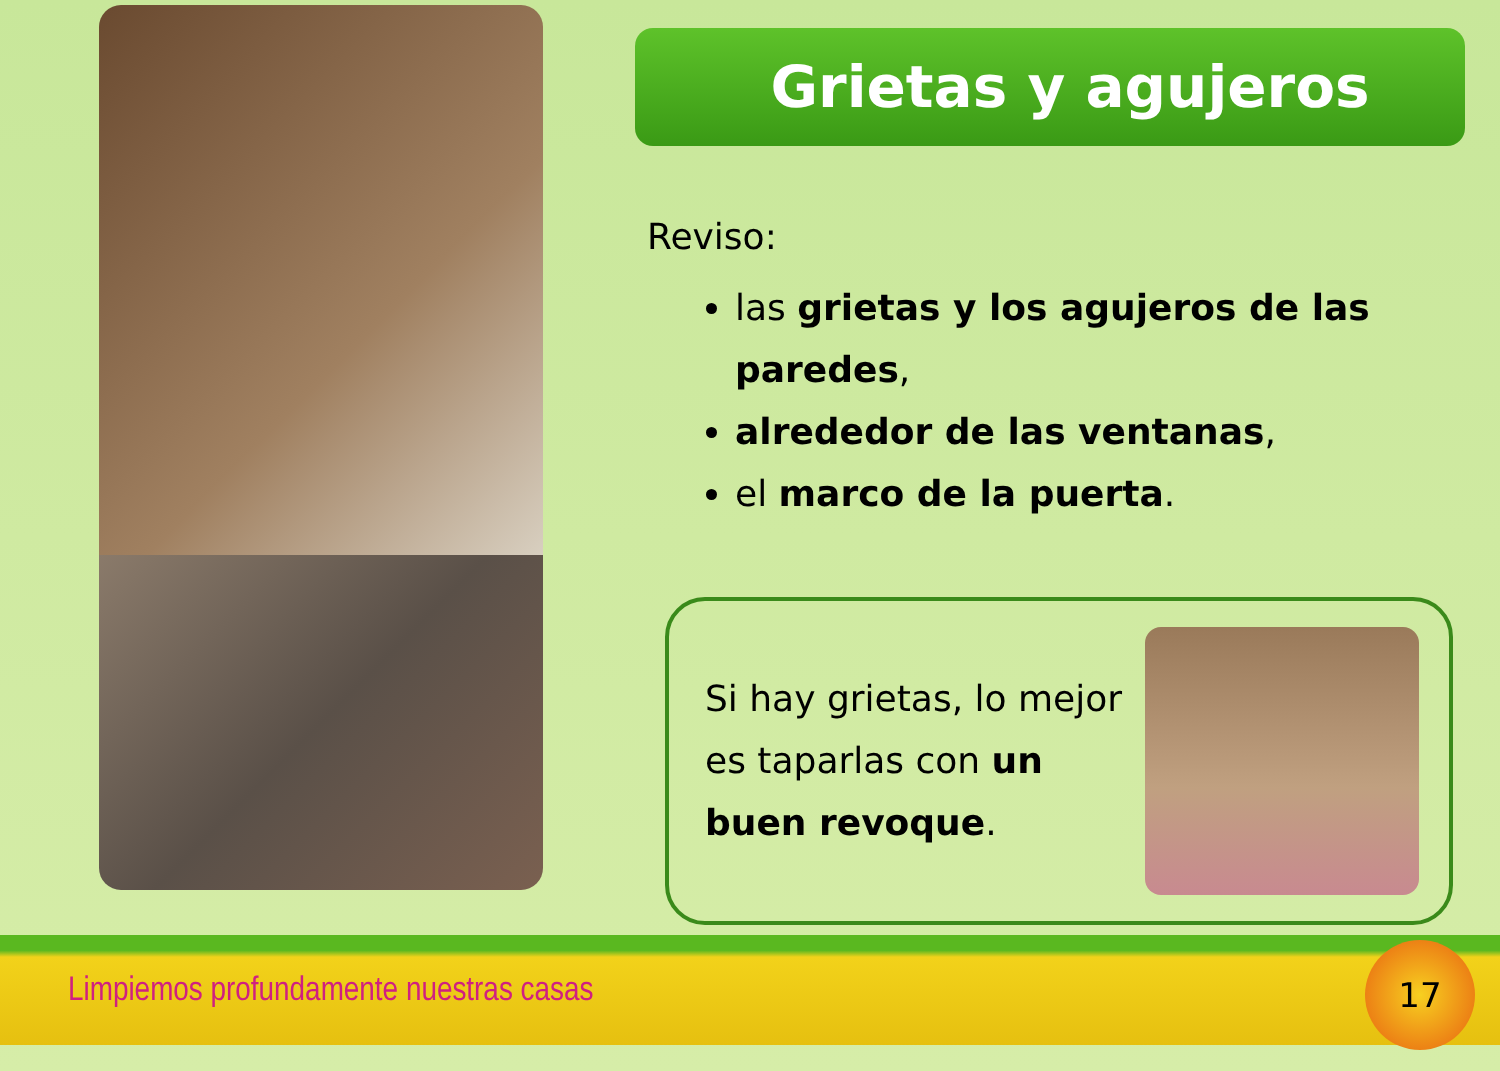Grietas y agujeros
Reviso:
las grietas y los agujeros de las paredes,
alrededor de las ventanas,
el marco de la puerta.
Si hay grietas, lo mejor es taparlas con un buen revoque.
Limpiemos profundamente nuestras casas 17